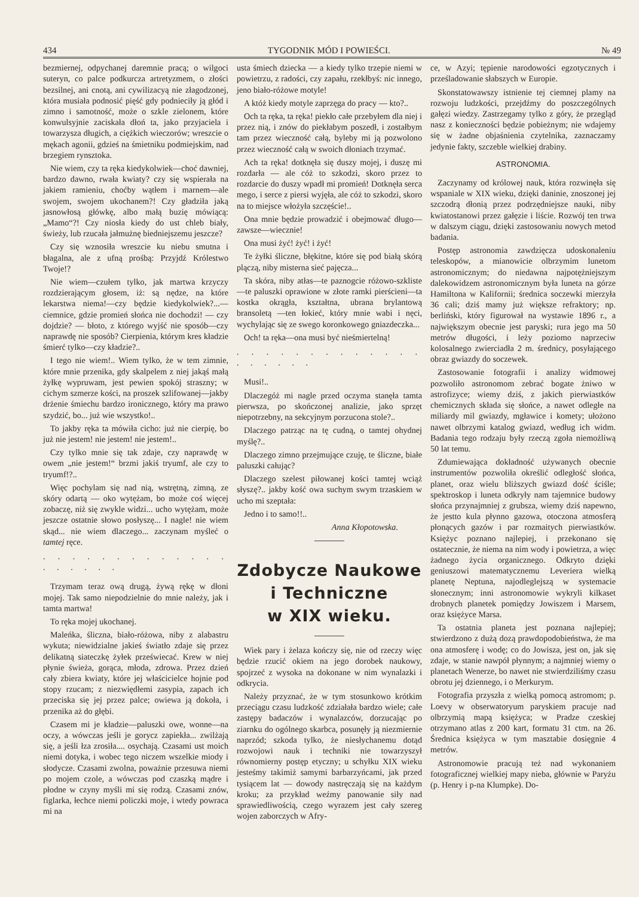434 TYGODNIK MÓD I POWIEŚCI. № 49
bezmiernej, odpychanej daremnie pracą; o wilgoci suteryn, co palce podkurcza artretyzmem, o złości bezsilnej, ani cnotą, ani cywilizacyą nie złagodzonej, która musiała podnosić pięść gdy podnieciły ją głód i zimno i samotność, może o szkle zielonem, które konwulsyjnie zaciskała dłoń ta, jako przyjaciela i towarzysza długich, a ciężkich wieczorów; wreszcie o mękach agonii, gdzieś na śmietniku podmiejskim, nad brzegiem rynsztoka.
Nie wiem, czy ta ręka kiedykolwiek—choć dawniej, bardzo dawno, rwała kwiaty? czy się wspierała na jakiem ramieniu, choćby wątłem i marnem—ale swojem, swojem ukochanem?! Czy gładziła jaką jasnowłosą główkę, albo małą buzię mówiącą: „Mamo“?! Czy niosła kiedy do ust chleb biały, świeży, lub rzucała jałmużnę biedniejszemu jeszcze?
Czy się wznosiła wreszcie ku niebu smutna i błagalna, ale z ufną prośbą: Przyjdź Królestwo Twoje!?
Nie wiem—czułem tylko, jak martwa krzyczy rozdzierającym głosem, iż: są nędze, na które lekarstwa niema!—czy będzie kiedykolwiek?...—ciemnice, gdzie promień słońca nie dochodzi! — czy dojdzie? — błoto, z którego wyjść nie sposób—czy naprawdę nie sposób? Cierpienia, którym kres kładzie śmierć tylko—czy kładzie?..
I tego nie wiem!.. Wiem tylko, że w tem zimnie, które mnie przenika, gdy skalpelem z niej jakąś małą żyłkę wypruwam, jest pewien spokój straszny; w cichym szmerze kości, na proszek szlifowanej—jakby drżenie śmiechu bardzo ironicznego, który ma prawo szydzić, bo... już wie wszystko!..
To jakby ręka ta mówiła cicho: już nie cierpię, bo już nie jestem! nie jestem! nie jestem!..
Czy tylko mnie się tak zdaje, czy naprawdę w owem „nie jestem!“ brzmi jakiś tryumf, ale czy to tryumf!?..
Więc pochylam się nad nią, wstrętną, zimną, ze skóry odartą — oko wytężam, bo może coś więcej zobaczę, niż się zwykle widzi... ucho wytężam, może jeszcze ostatnie słowo posłyszę... I nagle! nie wiem skąd... nie wiem dlaczego... zaczynam myśleć o tamtej ręce.
. . . . . . . . . . . . . . . . . . .
Trzymam teraz ową drugą, żywą rękę w dłoni mojej. Tak samo niepodzielnie do mnie należy, jak i tamta martwa!
To ręka mojej ukochanej.
Maleńka, śliczna, biało-różowa, niby z alabastru wykuta; niewidzialne jakieś światło zdaje się przez delikatną siateczkę żyłek przeświecać. Krew w niej płynie świeża, gorąca, młoda, zdrowa. Przez dzień cały zbiera kwiaty, które jej właścicielce hojnie pod stopy rzucam; z niezwiędłemi zasypia, zapach ich przeciska się jej przez palce; owiewa ją dokoła, i przenika aż do głębi.
Czasem mi je kładzie—paluszki owe, wonne—na oczy, a wówczas jeśli je gorycz zapiekła... zwilżają się, a jeśli łza zrosiła.... osychają. Czasami ust moich niemi dotyka, i wobec tego niczem wszelkie miody i słodycze. Czasami zwolna, poważnie przesuwa niemi po mojem czole, a wówczas pod czaszką mądre i płodne w czyny myśli mi się rodzą. Czasami znów, figlarka, łechce niemi policzki moje, i wtedy powraca mi na
usta śmiech dziecka — a kiedy tylko trzepie niemi w powietrzu, z radości, czy zapału, rzekłbyś: nic innego, jeno biało-różowe motyle!
A któż kiedy motyle zaprzęga do pracy — kto?..
Och ta ręka, ta ręka! piekło całe przebyłem dla niej i przez nią, i znów do piekłabym poszedł, i zostałbym tam przez wieczność całą, byleby mi ją pozwolono przez wieczność całą w swoich dłoniach trzymać.
Ach ta ręka! dotknęła się duszy mojej, i duszę mi rozdarła — ale cóż to szkodzi, skoro przez to rozdarcie do duszy wpadł mi promień! Dotknęła serca mego, i serce z piersi wyjęła, ale cóż to szkodzi, skoro na to miejsce włożyła szczęście!..
Ona mnie będzie prowadzić i obejmować długo—zawsze—wiecznie!
Ona musi żyć! żyć! i żyć!
Te żyłki śliczne, błękitne, które się pod białą skórą plączą, niby misterna sieć pajęcza...
Ta skóra, niby atłas—te paznogcie różowo-szkliste—te paluszki oprawione w złote ramki pierścieni—ta kostka okrągła, kształtna, ubrana brylantową bransoletą —ten łokieć, który mnie wabi i nęci, wychylając się ze swego koronkowego gniazdeczka...
Och! ta ręka—ona musi być nieśmiertelną!
. . . . . . . . . . . . . . . . . . .
Musi!..
Dlaczegóż mi nagle przed oczyma stanęła tamta pierwsza, po skończonej analizie, jako sprzęt niepotrzebny, na sekcyjnym porzucona stole?..
Dlaczego patrząc na tę cudną, o tamtej ohydnej myślę?..
Dlaczego zimno przejmujące czuję, te śliczne, białe paluszki całując?
Dlaczego szelest piłowanej kości tamtej wciąż słyszę?.. jakby kość owa suchym swym trzaskiem w ucho mi szeptała:
Jedno i to samo!!..
Anna Kłopotowska.
Zdobycze Naukowe i Techniczne
w XIX wieku.
Wiek pary i żelaza kończy się, nie od rzeczy więc będzie rzucić okiem na jego dorobek naukowy, spojrzeć z wysoka na dokonane w nim wynalazki i odkrycia.
Należy przyznać, że w tym stosunkowo krótkim przeciągu czasu ludzkość zdziałała bardzo wiele; całe zastępy badaczów i wynalazców, dorzucając po ziarnku do ogólnego skarbca, posunęły ją niezmiernie naprzód; szkoda tylko, że niesłychanemu dotąd rozwojowi nauk i techniki nie towarzyszył równomierny postęp etyczny; u schyłku XIX wieku jesteśmy takimiż samymi barbarzyńcami, jak przed tysiącem lat — dowody nastręczają się na każdym kroku; za przykład weźmy panowanie siły nad sprawiedliwością, czego wyrazem jest cały szereg wojen zaborczych w Afry-
ce, w Azyi; tępienie narodowości egzotycznych i prześladowanie słabszych w Europie.
Skonstatowawszy istnienie tej ciemnej plamy na rozwoju ludzkości, przejdźmy do poszczególnych gałęzi wiedzy. Zastrzegamy tylko z góry, że przegląd nasz z konieczności będzie pobieżnym; nie wdajemy się w żadne objaśnienia czytelnika, zaznaczamy jedynie fakty, szczeble wielkiej drabiny.
ASTRONOMIA.
Zaczynamy od królowej nauk, która rozwinęła się wspaniale w XIX wieku, dzięki daninie, znoszonej jej szczodrą dłonią przez podrzędniejsze nauki, niby kwiatostanowi przez gałęzie i liście. Rozwój ten trwa w dalszym ciągu, dzięki zastosowaniu nowych metod badania.
Postęp astronomia zawdzięcza udoskonaleniu teleskopów, a mianowicie olbrzymim lunetom astronomicznym; do niedawna najpotężniejszym dalekowidzem astronomicznym była luneta na górze Hamiltona w Kalifornii; średnica soczewki mierzyła 36 cali; dziś mamy już większe refraktory; np. berliński, który figurował na wystawie 1896 r., a największym obecnie jest paryski; rura jego ma 50 metrów długości, i leży poziomo naprzeciw kolosalnego zwierciadła 2 m. średnicy, posyłającego obraz gwiazdy do soczewek.
Zastosowanie fotografii i analizy widmowej pozwoliło astronomom zebrać bogate żniwo w astrofizyce; wiemy dziś, z jakich pierwiastków chemicznych składa się słońce, a nawet odległe na miliardy mil gwiazdy, mgławice i komety; ułożono nawet olbrzymi katalog gwiazd, według ich widm. Badania tego rodzaju były rzeczą zgoła niemożliwą 50 lat temu.
Zdumiewająca dokładność używanych obecnie instrumentów pozwoliła określić odległość słońca, planet, oraz wielu bliższych gwiazd dość ściśle; spektroskop i luneta odkryły nam tajemnice budowy słońca przynajmniej z grubsza, wiemy dziś napewno, że jestto kula płynno gazowa, otoczona atmosferą płonących gazów i par rozmaitych pierwiastków. Księżyc poznano najlepiej, i przekonano się ostatecznie, że niema na nim wody i powietrza, a więc żadnego życia organicznego. Odkryto dzięki geniuszowi matematycznemu Leveriera wielką planetę Neptuna, najodleglejszą w systemacie słonecznym; inni astronomowie wykryli kilkaset drobnych planetek pomiędzy Jowiszem i Marsem, oraz księżyce Marsa.
Ta ostatnia planeta jest poznana najlepiej; stwierdzono z dużą dozą prawdopodobieństwa, że ma ona atmosferę i wodę; co do Jowisza, jest on, jak się zdaje, w stanie nawpół płynnym; a najmniej wiemy o planetach Wenerze, bo nawet nie stwierdziliśmy czasu obrotu jej dziennego, i o Merkurym.
Fotografia przyszła z wielką pomocą astromom; p. Loevy w obserwatoryum paryskiem pracuje nad olbrzymią mapą księżyca; w Pradze czeskiej otrzymano atlas z 200 kart, formatu 31 ctm. na 26. Średnica księżyca w tym masztabie dosięgnie 4 metrów.
Astronomowie pracują też nad wykonaniem fotograficznej wielkiej mapy nieba, głównie w Paryżu (p. Henry i p-na Klumpke). Do-